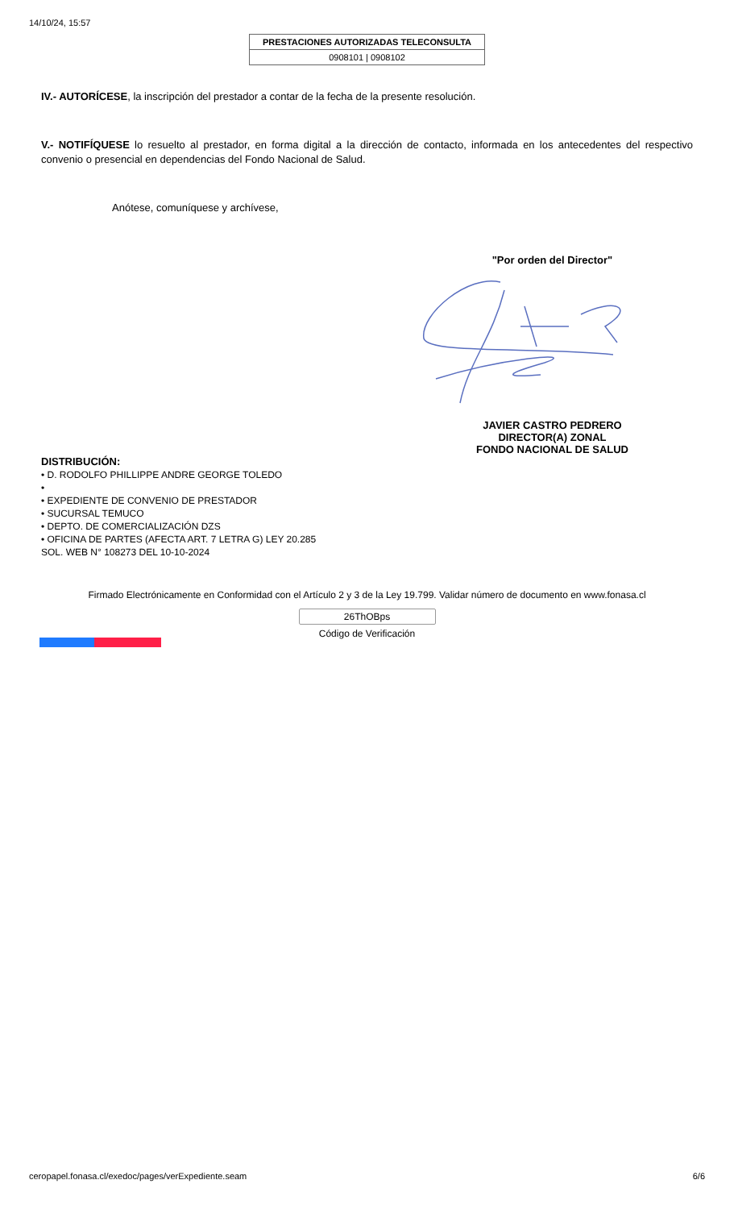14/10/24, 15:57
| PRESTACIONES AUTORIZADAS TELECONSULTA |
| --- |
| 0908101 / 0908102 |
IV.- AUTORÍCESE, la inscripción del prestador a contar de la fecha de la presente resolución.
V.- NOTIFÍQUESE lo resuelto al prestador, en forma digital a la dirección de contacto, informada en los antecedentes del respectivo convenio o presencial en dependencias del Fondo Nacional de Salud.
Anótese, comuníquese y archívese,
"Por orden del Director"
JAVIER CASTRO PEDRERO
DIRECTOR(A) ZONAL
FONDO NACIONAL DE SALUD
DISTRIBUCIÓN:
• D. RODOLFO PHILLIPPE ANDRE GEORGE TOLEDO
•
• EXPEDIENTE DE CONVENIO DE PRESTADOR
• SUCURSAL TEMUCO
• DEPTO. DE COMERCIALIZACIÓN DZS
• OFICINA DE PARTES (AFECTA ART. 7 LETRA G) LEY 20.285
SOL. WEB N° 108273 DEL 10-10-2024
Firmado Electrónicamente en Conformidad con el Artículo 2 y 3 de la Ley 19.799. Validar número de documento en www.fonasa.cl
26ThOBps
Código de Verificación
ceropapel.fonasa.cl/exedoc/pages/verExpediente.seam 6/6